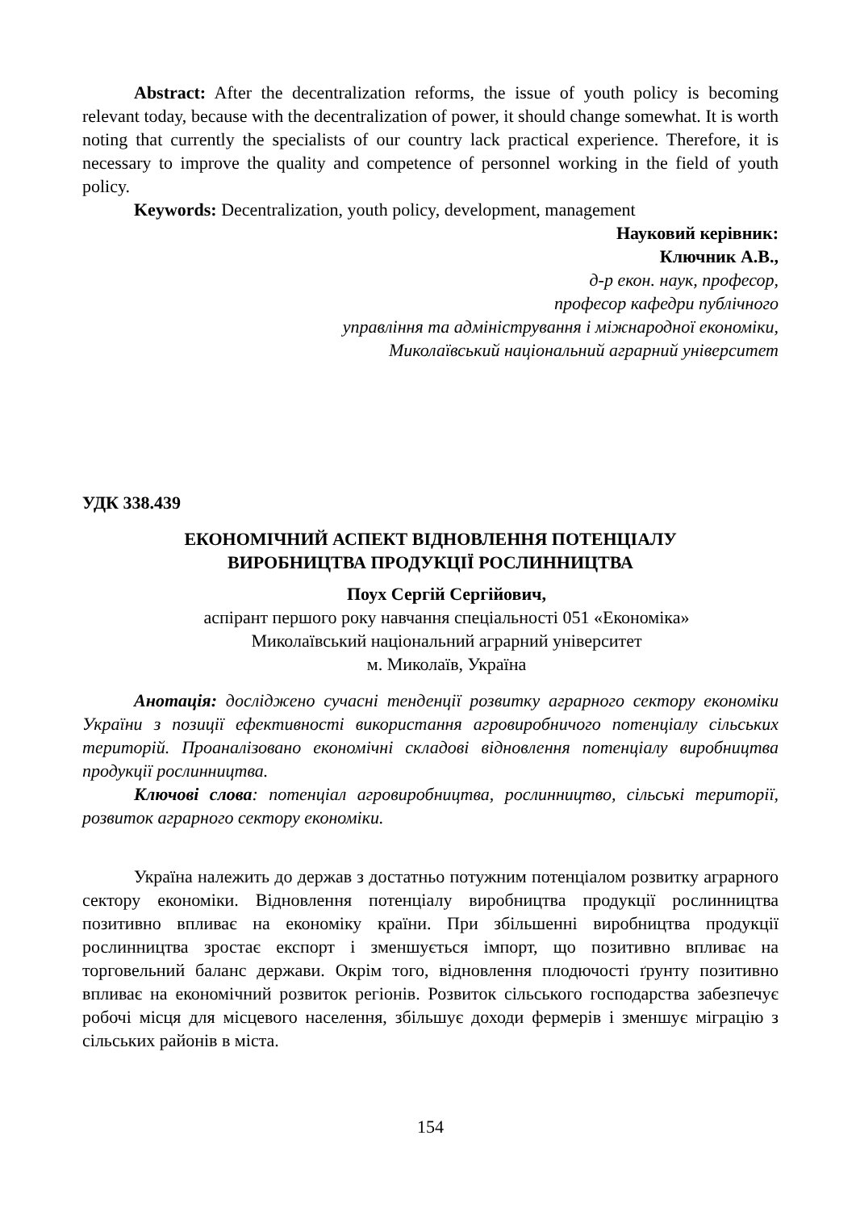Abstract: After the decentralization reforms, the issue of youth policy is becoming relevant today, because with the decentralization of power, it should change somewhat. It is worth noting that currently the specialists of our country lack practical experience. Therefore, it is necessary to improve the quality and competence of personnel working in the field of youth policy.
Keywords: Decentralization, youth policy, development, management
Науковий керівник:
Ключник А.В.,
д-р екон. наук, професор,
професор кафедри публічного
управління та адміністрування і міжнародної економіки,
Миколаївський національний аграрний університет
УДК 338.439
ЕКОНОМІЧНИЙ АСПЕКТ ВІДНОВЛЕННЯ ПОТЕНЦІАЛУ
ВИРОБНИЦТВА ПРОДУКЦІЇ РОСЛИННИЦТВА
Поух Сергій Сергійович,
аспірант першого року навчання спеціальності 051 «Економіка»
Миколаївський національний аграрний університет
м. Миколаїв, Україна
Анотація: досліджено сучасні тенденції розвитку аграрного сектору економіки України з позиції ефективності використання агровиробничого потенціалу сільських територій. Проаналізовано економічні складові відновлення потенціалу виробництва продукції рослинництва.
Ключові слова: потенціал агровиробництва, рослинництво, сільські території, розвиток аграрного сектору економіки.
Україна належить до держав з достатньо потужним потенціалом розвитку аграрного сектору економіки. Відновлення потенціалу виробництва продукції рослинництва позитивно впливає на економіку країни. При збільшенні виробництва продукції рослинництва зростає експорт і зменшується імпорт, що позитивно впливає на торговельний баланс держави. Окрім того, відновлення плодючості ґрунту позитивно впливає на економічний розвиток регіонів. Розвиток сільського господарства забезпечує робочі місця для місцевого населення, збільшує доходи фермерів і зменшує міграцію з сільських районів в міста.
154